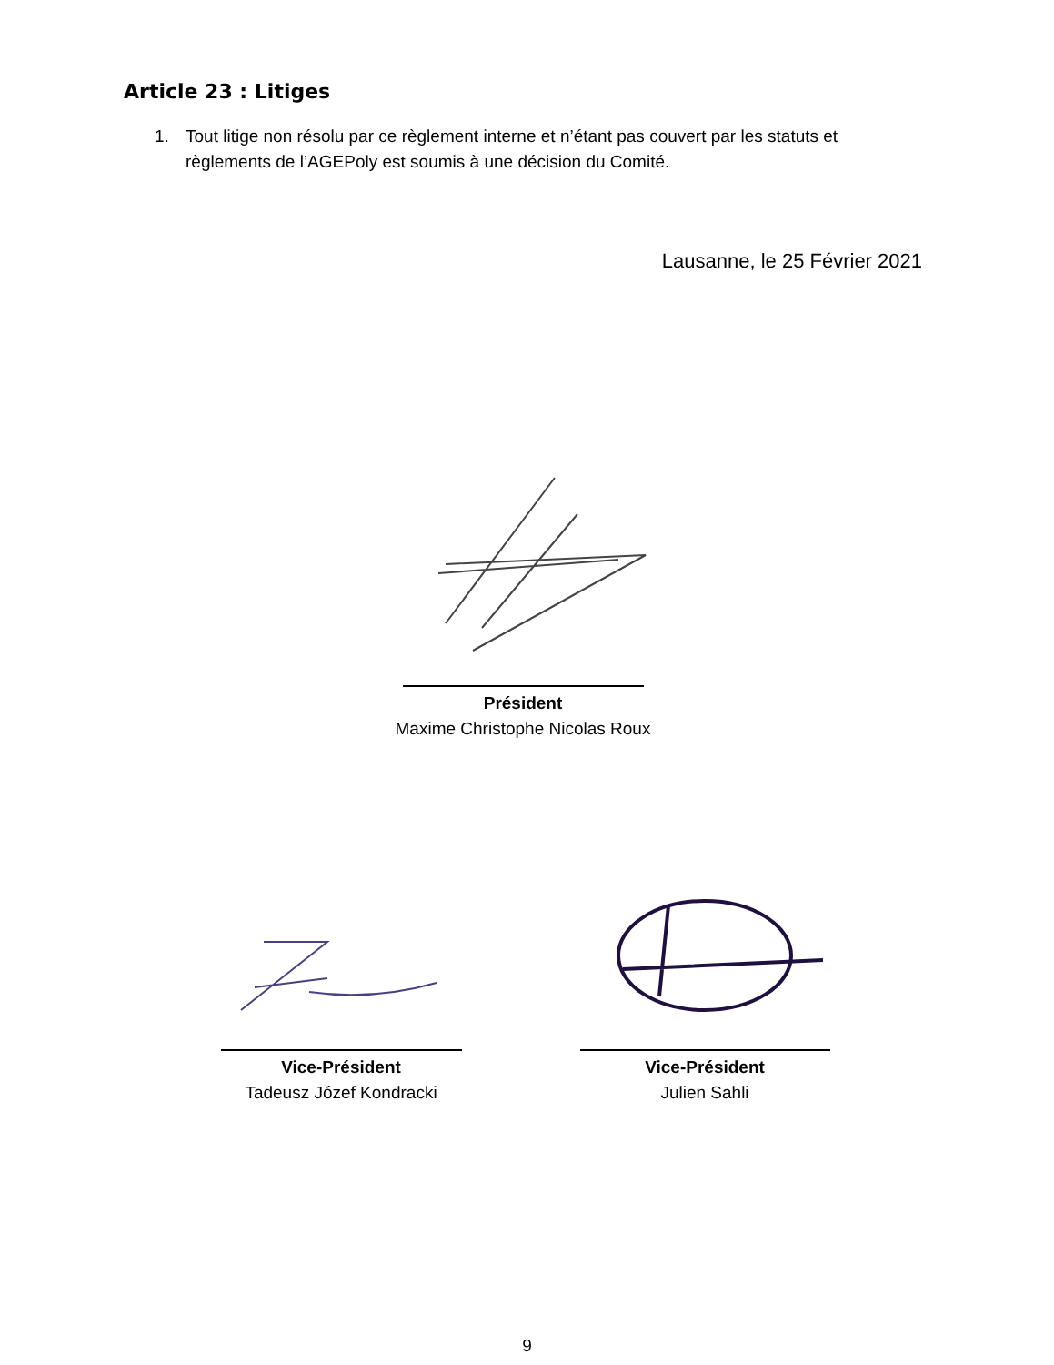Article 23 : Litiges
1. Tout litige non résolu par ce règlement interne et n’étant pas couvert par les statuts et règlements de l’AGEPoly est soumis à une décision du Comité.
Lausanne, le 25 Février 2021
Président
Maxime Christophe Nicolas Roux
Vice-Président
Tadeusz Józef Kondracki
Vice-Président
Julien Sahli
9